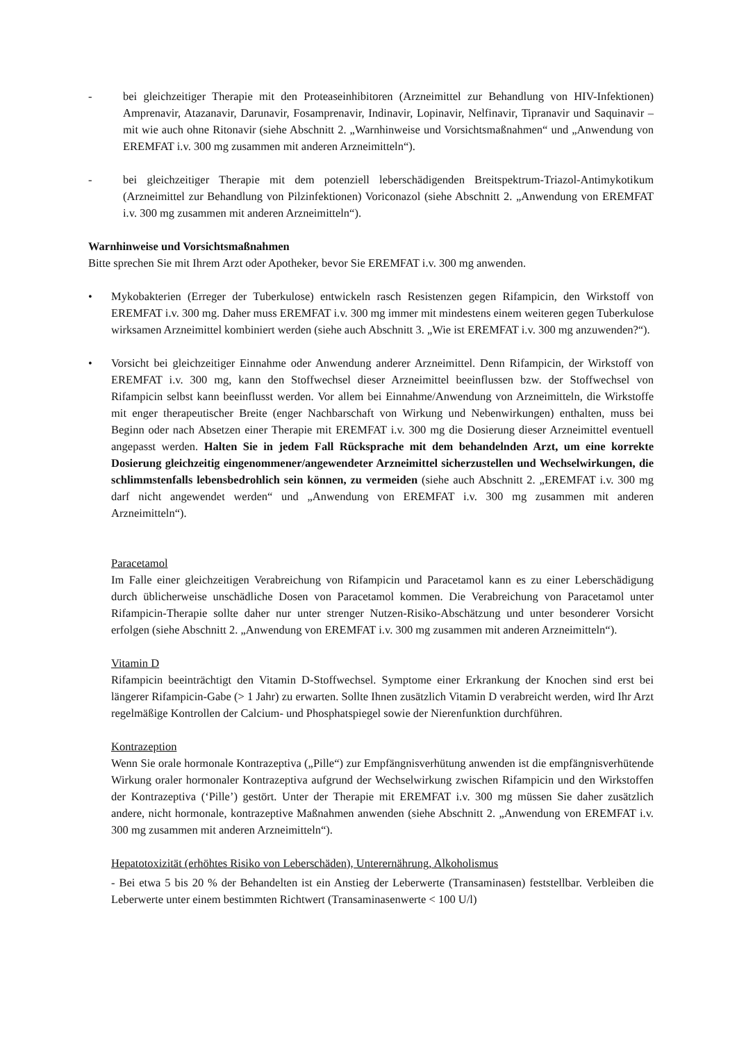- bei gleichzeitiger Therapie mit den Proteaseinhibitoren (Arzneimittel zur Behandlung von HIV-Infektionen) Amprenavir, Atazanavir, Darunavir, Fosamprenavir, Indinavir, Lopinavir, Nelfinavir, Tipranavir und Saquinavir – mit wie auch ohne Ritonavir (siehe Abschnitt 2. „Warnhinweise und Vorsichtsmaßnahmen“ und „Anwendung von EREMFAT i.v. 300 mg zusammen mit anderen Arzneimitteln“).
- bei gleichzeitiger Therapie mit dem potenziell leberschädigenden Breitspektrum-Triazol-Antimykotikum (Arzneimittel zur Behandlung von Pilzinfektionen) Voriconazol (siehe Abschnitt 2. „Anwendung von EREMFAT i.v. 300 mg zusammen mit anderen Arzneimitteln“).
Warnhinweise und Vorsichtsmaßnahmen
Bitte sprechen Sie mit Ihrem Arzt oder Apotheker, bevor Sie EREMFAT i.v. 300 mg anwenden.
• Mykobakterien (Erreger der Tuberkulose) entwickeln rasch Resistenzen gegen Rifampicin, den Wirkstoff von EREMFAT i.v. 300 mg. Daher muss EREMFAT i.v. 300 mg immer mit mindestens einem weiteren gegen Tuberkulose wirksamen Arzneimittel kombiniert werden (siehe auch Abschnitt 3. „Wie ist EREMFAT i.v. 300 mg anzuwenden?“).
• Vorsicht bei gleichzeitiger Einnahme oder Anwendung anderer Arzneimittel. Denn Rifampicin, der Wirkstoff von EREMFAT i.v. 300 mg, kann den Stoffwechsel dieser Arzneimittel beeinflussen bzw. der Stoffwechsel von Rifampicin selbst kann beeinflusst werden. Vor allem bei Einnahme/Anwendung von Arzneimitteln, die Wirkstoffe mit enger therapeutischer Breite (enger Nachbarschaft von Wirkung und Nebenwirkungen) enthalten, muss bei Beginn oder nach Absetzen einer Therapie mit EREMFAT i.v. 300 mg die Dosierung dieser Arzneimittel eventuell angepasst werden. Halten Sie in jedem Fall Rücksprache mit dem behandelnden Arzt, um eine korrekte Dosierung gleichzeitig eingenommener/angewendeter Arzneimittel sicherzustellen und Wechselwirkungen, die schlimmstenfalls lebensbedrohlich sein können, zu vermeiden (siehe auch Abschnitt 2. „EREMFAT i.v. 300 mg darf nicht angewendet werden“ und „Anwendung von EREMFAT i.v. 300 mg zusammen mit anderen Arzneimitteln“).
Paracetamol
Im Falle einer gleichzeitigen Verabreichung von Rifampicin und Paracetamol kann es zu einer Leberschädigung durch üblicherweise unschädliche Dosen von Paracetamol kommen. Die Verabreichung von Paracetamol unter Rifampicin-Therapie sollte daher nur unter strenger Nutzen-Risiko-Abschätzung und unter besonderer Vorsicht erfolgen (siehe Abschnitt 2. „Anwendung von EREMFAT i.v. 300 mg zusammen mit anderen Arzneimitteln“).
Vitamin D
Rifampicin beeinträchtigt den Vitamin D-Stoffwechsel. Symptome einer Erkrankung der Knochen sind erst bei längerer Rifampicin-Gabe (> 1 Jahr) zu erwarten. Sollte Ihnen zusätzlich Vitamin D verabreicht werden, wird Ihr Arzt regelmäßige Kontrollen der Calcium- und Phosphatspiegel sowie der Nierenfunktion durchführen.
Kontrazeption
Wenn Sie orale hormonale Kontrazeptiva („Pille“) zur Empfängnisverhütung anwenden ist die empfängnisverhütende Wirkung oraler hormonaler Kontrazeptiva aufgrund der Wechselwirkung zwischen Rifampicin und den Wirkstoffen der Kontrazeptiva (‘Pille’) gestört. Unter der Therapie mit EREMFAT i.v. 300 mg müssen Sie daher zusätzlich andere, nicht hormonale, kontrazeptive Maßnahmen anwenden (siehe Abschnitt 2. „Anwendung von EREMFAT i.v. 300 mg zusammen mit anderen Arzneimitteln“).
Hepatotoxizität (erhöhtes Risiko von Leberschäden), Unterernährung, Alkoholismus
- Bei etwa 5 bis 20 % der Behandelten ist ein Anstieg der Leberwerte (Transaminasen) feststellbar. Verbleiben die Leberwerte unter einem bestimmten Richtwert (Transaminasenwerte < 100 U/l)